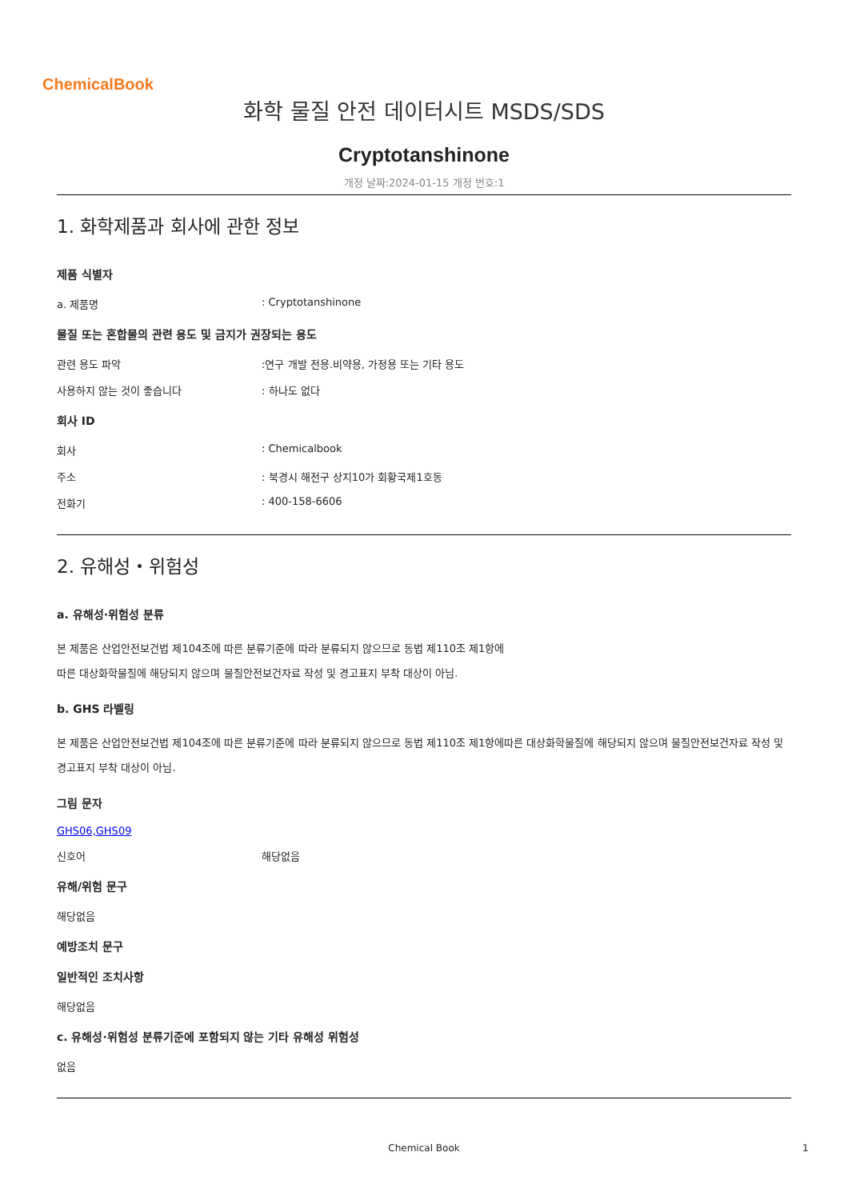ChemicalBook
화학 물질 안전 데이터시트 MSDS/SDS
Cryptotanshinone
개정 날짜:2024-01-15 개정 번호:1
1. 화학제품과 회사에 관한 정보
제품 식별자
a. 제품명: Cryptotanshinone
물질 또는 혼합물의 관련 용도 및 금지가 권장되는 용도
관련 용도 파악:연구 개발 전용.비약용, 가정용 또는 기타 용도
사용하지 않는 것이 좋습니다: 하나도 없다
회사 ID
회사: Chemicalbook
주소: 북경시 해전구 상지10가 회황국제1호동
전화기: 400-158-6606
2. 유해성・위험성
a. 유해성·위험성 분류
본 제품은 산업안전보건법 제104조에 따른 분류기준에 따라 분류되지 않으므로 동법 제110조 제1항에
따른 대상화학물질에 해당되지 않으며 물질안전보건자료 작성 및 경고표지 부착 대상이 아님.
b. GHS 라벨링
본 제품은 산업안전보건법 제104조에 따른 분류기준에 따라 분류되지 않으므로 동법 제110조 제1항에따른 대상화학물질에 해당되지 않으며 물질안전보건자료 작성 및 경고표지 부착 대상이 아님.
그림 문자
GHS06,GHS09
신호어 해당없음
유해/위험 문구
해당없음
예방조치 문구
일반적인 조치사항
해당없음
c. 유해성·위험성 분류기준에 포함되지 않는 기타 유해성 위험성
없음
Chemical Book 1